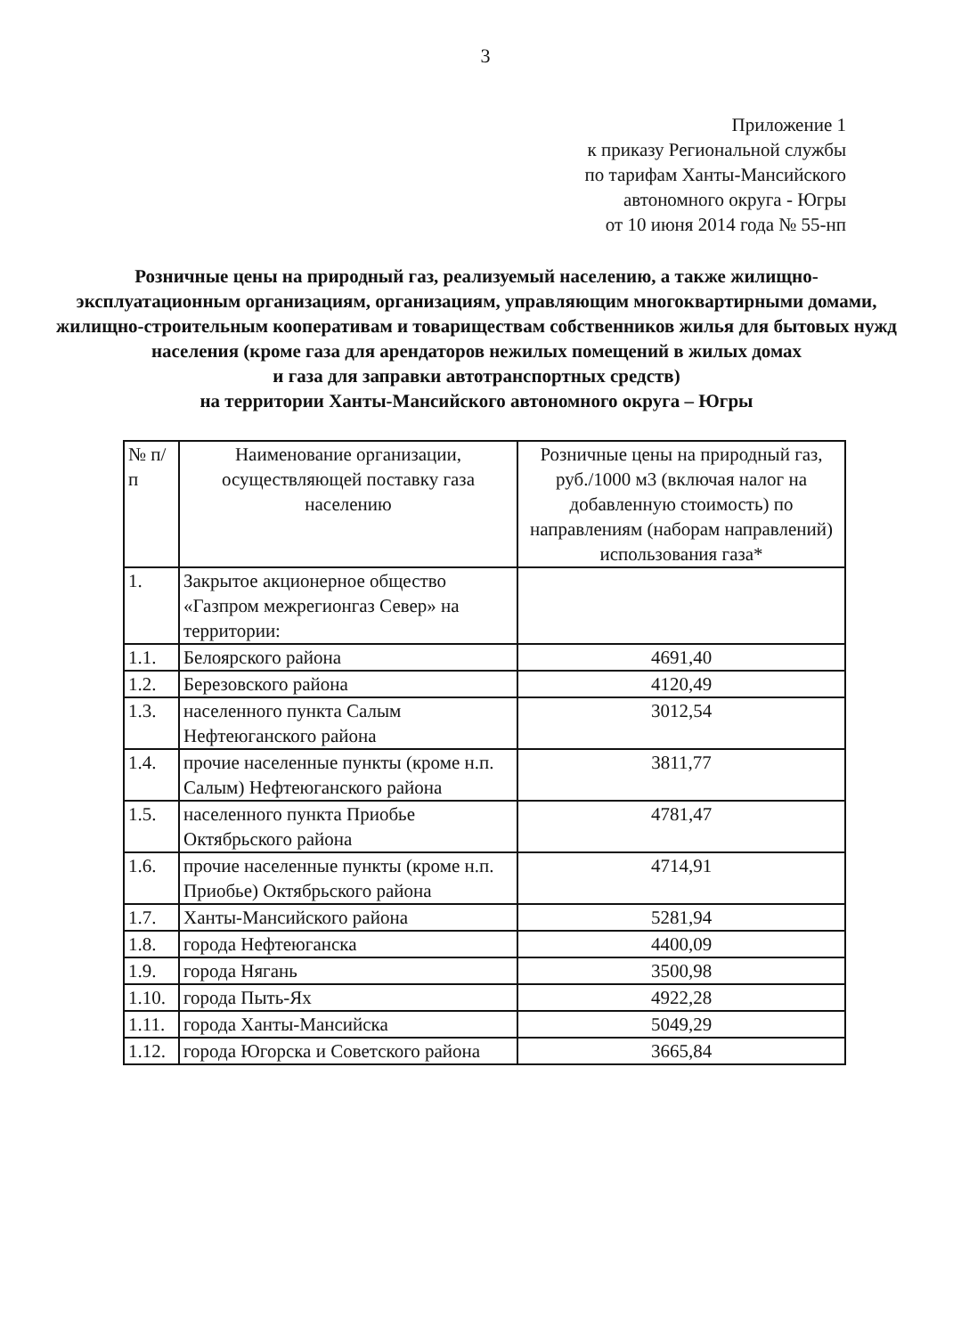3
Приложение 1
к приказу Региональной службы
по тарифам Ханты-Мансийского
автономного округа - Югры
от 10 июня 2014 года № 55-нп
Розничные цены на природный газ, реализуемый населению, а также жилищно-эксплуатационным организациям, организациям, управляющим многоквартирными домами, жилищно-строительным кооперативам и товариществам собственников жилья для бытовых нужд населения (кроме газа для арендаторов нежилых помещений в жилых домах
и газа для заправки автотранспортных средств)
на территории Ханты-Мансийского автономного округа – Югры
| № п/п | Наименование организации, осуществляющей поставку газа населению | Розничные цены на природный газ, руб./1000 м3 (включая налог на добавленную стоимость) по направлениям (наборам направлений) использования газа* |
| --- | --- | --- |
| 1. | Закрытое акционерное общество «Газпром межрегионгаз Север» на территории: | |
| 1.1. | Белоярского района | 4691,40 |
| 1.2. | Березовского района | 4120,49 |
| 1.3. | населенного пункта Салым Нефтеюганского района | 3012,54 |
| 1.4. | прочие населенные пункты (кроме н.п. Салым) Нефтеюганского района | 3811,77 |
| 1.5. | населенного пункта Приобье Октябрьского района | 4781,47 |
| 1.6. | прочие населенные пункты (кроме н.п. Приобье) Октябрьского района | 4714,91 |
| 1.7. | Ханты-Мансийского района | 5281,94 |
| 1.8. | города Нефтеюганска | 4400,09 |
| 1.9. | города Нягань | 3500,98 |
| 1.10. | города Пыть-Ях | 4922,28 |
| 1.11. | города Ханты-Мансийска | 5049,29 |
| 1.12. | города Югорска и Советского района | 3665,84 |